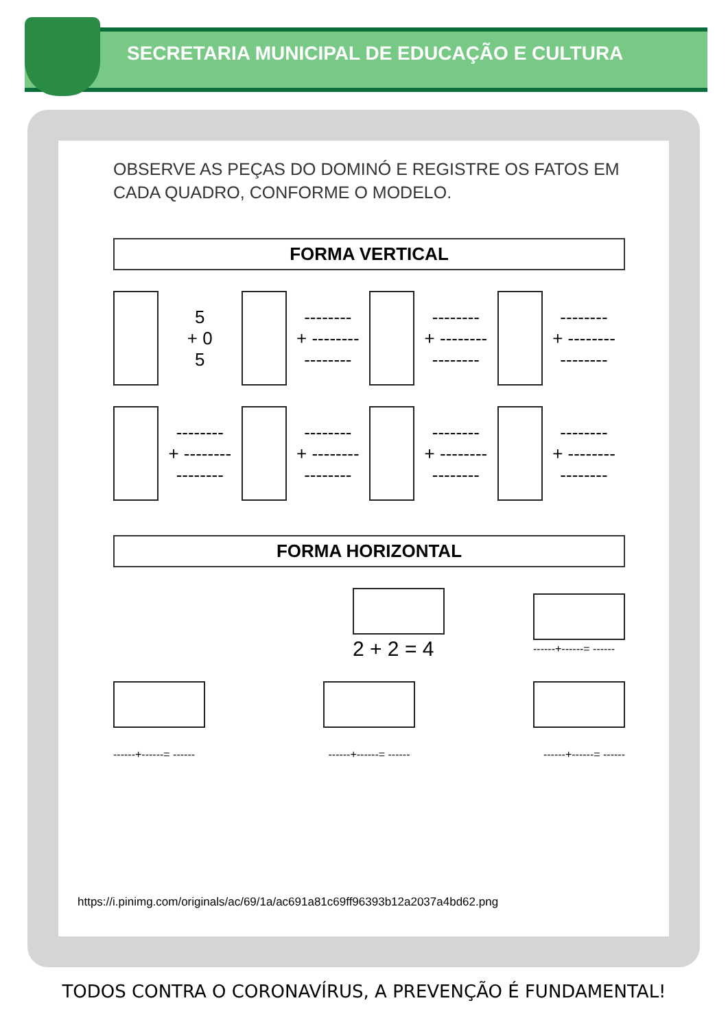SECRETARIA MUNICIPAL DE EDUCAÇÃO E CULTURA
OBSERVE AS PEÇAS DO DOMINÓ E REGISTRE OS FATOS EM CADA QUADRO, CONFORME O MODELO.
FORMA VERTICAL
5
+ 0
5 --------
+ --------
-------- --------
+ --------
-------- --------
+ --------
--------
--------
+ --------
-------- --------
+ --------
-------- --------
+ --------
-------- --------
+ --------
--------
FORMA HORIZONTAL
2 + 2 = 4
------+------= ------
------+------= ------ ------+------= ------ ------+------= ------
https://i.pinimg.com/originals/ac/69/1a/ac691a81c69ff96393b12a2037a4bd62.png
TODOS CONTRA O CORONAVÍRUS, A PREVENÇÃO É FUNDAMENTAL!